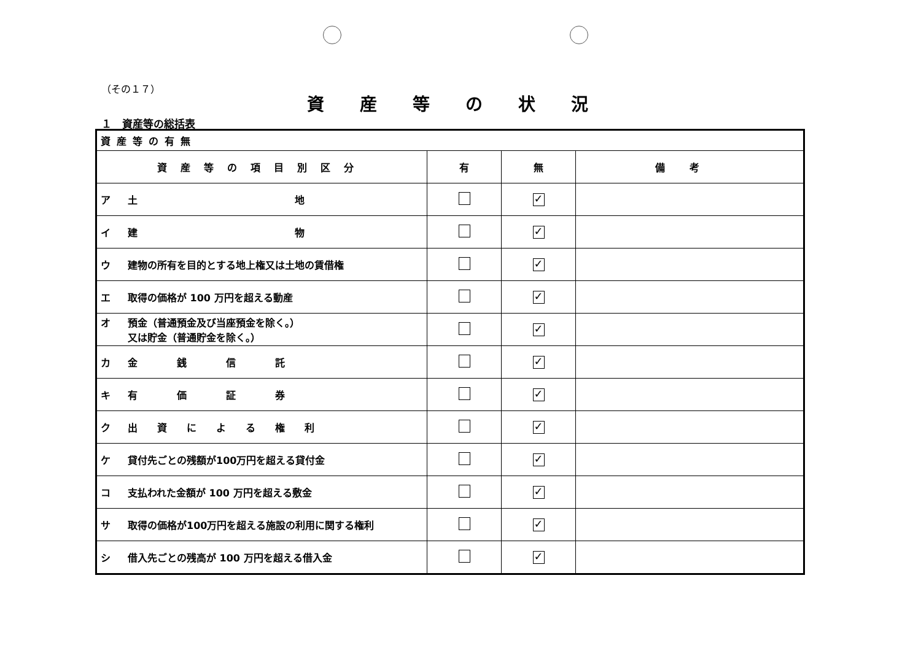（その１７）
資産等の状況
１　資産等の総括表
| 資産等の有無 | | | |
| 資産等の項目別区分 | 有 | 無 | 備考 |
| ア 土 地 | | ✓ | |
| イ 建 物 | | ✓ | |
| ウ 建物の所有を目的とする地上権又は土地の賃借権 | | ✓ | |
| エ 取得の価格が 100 万円を超える動産 | | ✓ | |
| オ 預金（普通預金及び当座預金を除く。） 又は貯金（普通貯金を除く。） | | ✓ | |
| カ 金 銭 信 託 | | ✓ | |
| キ 有 価 証 券 | | ✓ | |
| ク 出 資 に よ る 権 利 | | ✓ | |
| ケ 貸付先ごとの残額が100万円を超える貸付金 | | ✓ | |
| コ 支払われた金額が 100 万円を超える敷金 | | ✓ | |
| サ 取得の価格が100万円を超える施設の利用に関する権利 | | ✓ | |
| シ 借入先ごとの残高が 100 万円を超える借入金 | | ✓ | |